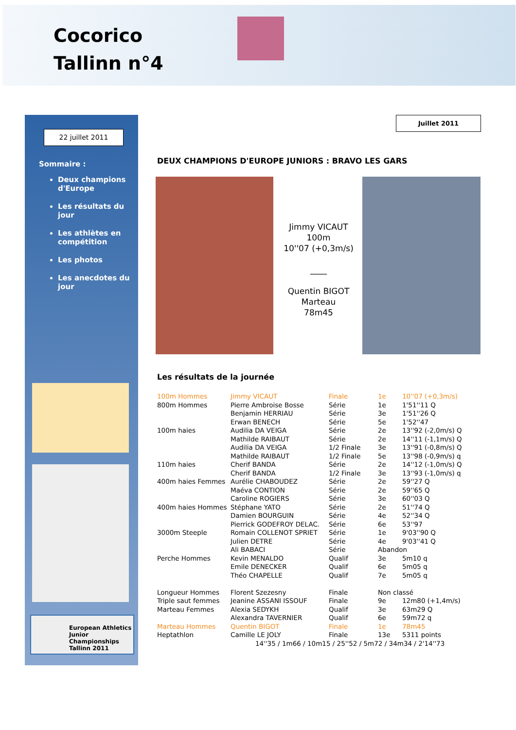Cocorico
Tallinn n°4
22 juillet 2011
Sommaire :
Deux champions d'Europe
Les résultats du jour
Les athlètes en compétition
Les photos
Les anecdotes du jour
European Athletics
Junior Championships
Tallinn 2011
Juillet 2011
DEUX CHAMPIONS D'EUROPE JUNIORS : BRAVO LES GARS
Jimmy VICAUT
100m
10''07 (+0,3m/s)
____
Quentin BIGOT
Marteau
78m45
Les résultats de la journée
| 100m Hommes | Jimmy VICAUT | Finale | 1e | 10''07 (+0,3m/s) |
| 800m Hommes | Pierre Ambroise Bosse | Série | 1e | 1'51''11 Q |
| | Benjamin HERRIAU | Série | 3e | 1'51''26 Q |
| | Erwan BENECH | Série | 5e | 1'52''47 |
| 100m haies | Audilia DA VEIGA | Série | 2e | 13''92 (-2,0m/s) Q |
| | Mathilde RAIBAUT | Série | 2e | 14''11 (-1,1m/s) Q |
| | Audilia DA VEIGA | 1/2 Finale | 3e | 13''91 (-0,8m/s) Q |
| | Mathilde RAIBAUT | 1/2 Finale | 5e | 13''98 (-0,9m/s) q |
| 110m haies | Cherif BANDA | Série | 2e | 14''12 (-1,0m/s) Q |
| | Cherif BANDA | 1/2 Finale | 3e | 13''93 (-1,0m/s) q |
| 400m haies Femmes | Aurélie CHABOUDEZ | Série | 2e | 59''27 Q |
| | Maéva CONTION | Série | 2e | 59''65 Q |
| | Caroline ROGIERS | Série | 3e | 60''03 Q |
| 400m haies Hommes | Stéphane YATO | Série | 2e | 51''74 Q |
| | Damien BOURGUIN | Série | 4e | 52''34 Q |
| | Pierrick GODEFROY DELAC. | Série | 6e | 53''97 |
| 3000m Steeple | Romain COLLENOT SPRIET | Série | 1e | 9'03''90 Q |
| | Julien DETRE | Série | 4e | 9'03''41 Q |
| | Ali BABACI | Série | Abandon | |
| Perche Hommes | Kevin MENALDO | Qualif | 3e | 5m10 q |
| | Emile DENECKER | Qualif | 6e | 5m05 q |
| | Théo CHAPELLE | Qualif | 7e | 5m05 q |
| Longueur Hommes | Florent Szezesny | Finale | Non classé | |
| Triple saut femmes | Jeanine ASSANI ISSOUF | Finale | 9e | 12m80 (+1,4m/s) |
| Marteau Femmes | Alexia SEDYKH | Qualif | 3e | 63m29 Q |
| | Alexandra TAVERNIER | Qualif | 6e | 59m72 q |
| Marteau Hommes | Quentin BIGOT | Finale | 1e | 78m45 |
| Heptathlon | Camille LE JOLY | Finale | 13e | 5311 points |
| 14''35 / 1m66 / 10m15 / 25''52 / 5m72 / 34m34 / 2'14''73 | | | | |